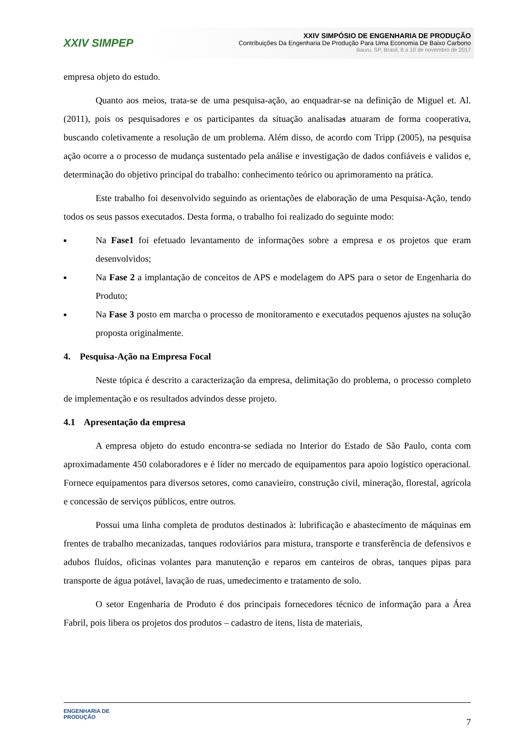XXIV SIMPEP
XXIV SIMPÓSIO DE ENGENHARIA DE PRODUÇÃO
Contribuições Da Engenharia De Produção Para Uma Economia De Baixo Carbono
Bauru, SP, Brasil, 8 a 10 de novembro de 2017
empresa objeto do estudo.
Quanto aos meios, trata-se de uma pesquisa-ação, ao enquadrar-se na definição de Miguel et. Al. (2011), pois os pesquisadores e os participantes da situação analisadas atuaram de forma cooperativa, buscando coletivamente a resolução de um problema. Além disso, de acordo com Tripp (2005), na pesquisa ação ocorre a o processo de mudança sustentado pela análise e investigação de dados confiáveis e validos e, determinação do objetivo principal do trabalho: conhecimento teórico ou aprimoramento na prática.
Este trabalho foi desenvolvido seguindo as orientações de elaboração de uma Pesquisa-Ação, tendo todos os seus passos executados. Desta forma, o trabalho foi realizado do seguinte modo:
■
Na Fase1 foi efetuado levantamento de informações sobre a empresa e os projetos que eram desenvolvidos;
■
Na Fase 2 a implantação de conceitos de APS e modelagem do APS para o setor de Engenharia do Produto;
■
Na Fase 3 posto em marcha o processo de monitoramento e executados pequenos ajustes na solução proposta originalmente.
4. Pesquisa-Ação na Empresa Focal
Neste tópica é descrito a caracterização da empresa, delimitação do problema, o processo completo de implementação e os resultados advindos desse projeto.
4.1 Apresentação da empresa
A empresa objeto do estudo encontra-se sediada no Interior do Estado de São Paulo, conta com aproximadamente 450 colaboradores e é líder no mercado de equipamentos para apoio logístico operacional. Fornece equipamentos para diversos setores, como canavieiro, construção civil, mineração, florestal, agrícola e concessão de serviços públicos, entre outros.
Possui uma linha completa de produtos destinados à: lubrificação e abastecimento de máquinas em frentes de trabalho mecanizadas, tanques rodoviários para mistura, transporte e transferência de defensivos e adubos fluídos, oficinas volantes para manutenção e reparos em canteiros de obras, tanques pipas para transporte de água potável, lavação de ruas, umedecimento e tratamento de solo.
O setor Engenharia de Produto é dos principais fornecedores técnico de informação para a Área Fabril, pois libera os projetos dos produtos – cadastro de itens, lista de materiais,
ENGENHARIA DE
PRODUÇÃO
7